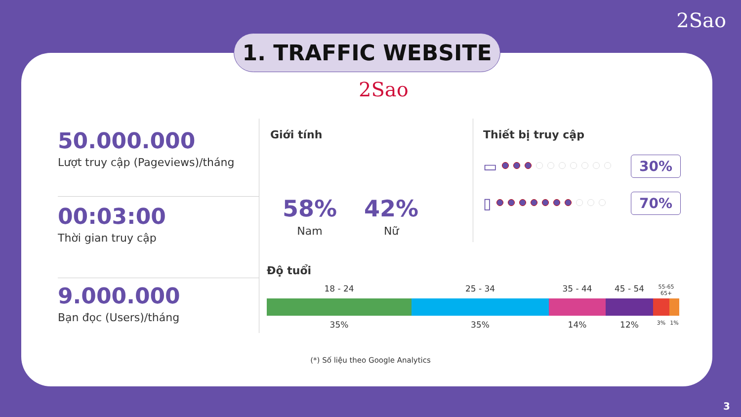2Sao
1. TRAFFIC WEBSITE
2Sao
50.000.000
Lượt truy cập (Pageviews)/tháng
00:03:00
Thời gian truy cập
9.000.000
Bạn đọc (Users)/tháng
Giới tính
58%
Nam
42%
Nữ
Thiết bị truy cập
▭ 30%
▯ 70%
Độ tuổi
18 - 24 25 - 34 35 - 44 45 - 54 55-65 65+
35% 35% 14% 12% 3% 1%
(*) Số liệu theo Google Analytics
3